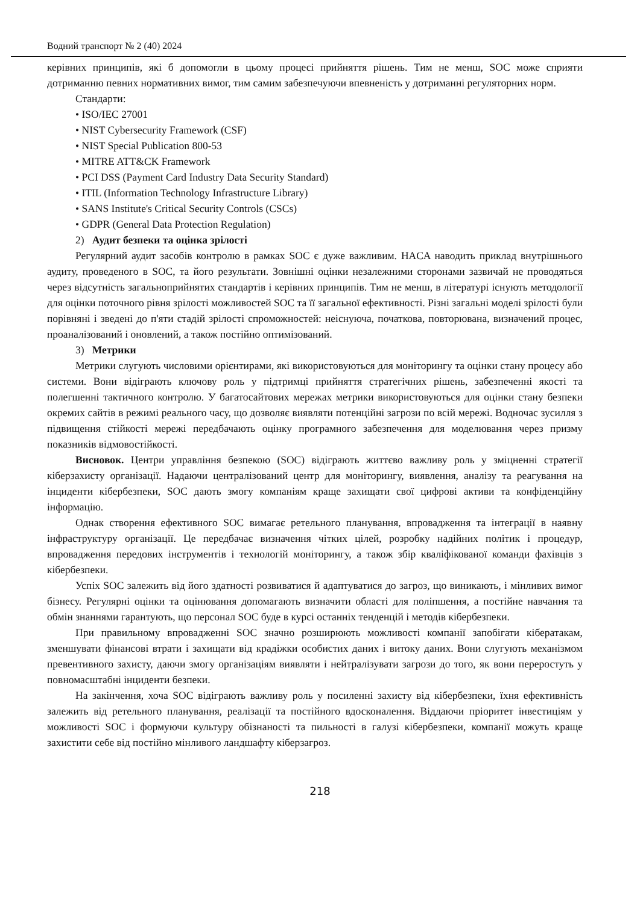Водний транспорт № 2 (40) 2024
керівних принципів, які б допомогли в цьому процесі прийняття рішень. Тим не менш, SOC може сприяти дотриманню певних нормативних вимог, тим самим забезпечуючи впевненість у дотриманні регуляторних норм.
Стандарти:
• ISO/IEC 27001
• NIST Cybersecurity Framework (CSF)
• NIST Special Publication 800-53
• MITRE ATT&CK Framework
• PCI DSS (Payment Card Industry Data Security Standard)
• ITIL (Information Technology Infrastructure Library)
• SANS Institute's Critical Security Controls (CSCs)
• GDPR (General Data Protection Regulation)
2) Аудит безпеки та оцінка зрілості
Регулярний аудит засобів контролю в рамках SOC є дуже важливим. HACA наводить приклад внутрішнього аудиту, проведеного в SOC, та його результати. Зовнішні оцінки незалежними сторонами зазвичай не проводяться через відсутність загальноприйнятих стандартів і керівних принципів. Тим не менш, в літературі існують методології для оцінки поточного рівня зрілості можливостей SOC та її загальної ефективності. Різні загальні моделі зрілості були порівняні і зведені до п'яти стадій зрілості спроможностей: неіснуюча, початкова, повторювана, визначений процес, проаналізований і оновлений, а також постійно оптимізований.
3) Метрики
Метрики слугують числовими орієнтирами, які використовуються для моніторингу та оцінки стану процесу або системи. Вони відіграють ключову роль у підтримці прийняття стратегічних рішень, забезпеченні якості та полегшенні тактичного контролю. У багатосайтових мережах метрики використовуються для оцінки стану безпеки окремих сайтів в режимі реального часу, що дозволяє виявляти потенційні загрози по всій мережі. Водночас зусилля з підвищення стійкості мережі передбачають оцінку програмного забезпечення для моделювання через призму показників відмовостійкості.
Висновок. Центри управління безпекою (SOC) відіграють життєво важливу роль у зміцненні стратегії кіберзахисту організації. Надаючи централізований центр для моніторингу, виявлення, аналізу та реагування на інциденти кібербезпеки, SOC дають змогу компаніям краще захищати свої цифрові активи та конфіденційну інформацію.
Однак створення ефективного SOC вимагає ретельного планування, впровадження та інтеграції в наявну інфраструктуру організації. Це передбачає визначення чітких цілей, розробку надійних політик і процедур, впровадження передових інструментів і технологій моніторингу, а також збір кваліфікованої команди фахівців з кібербезпеки.
Успіх SOC залежить від його здатності розвиватися й адаптуватися до загроз, що виникають, і мінливих вимог бізнесу. Регулярні оцінки та оцінювання допомагають визначити області для поліпшення, а постійне навчання та обмін знаннями гарантують, що персонал SOC буде в курсі останніх тенденцій і методів кібербезпеки.
При правильному впровадженні SOC значно розширюють можливості компанії запобігати кібератакам, зменшувати фінансові втрати і захищати від крадіжки особистих даних і витоку даних. Вони слугують механізмом превентивного захисту, даючи змогу організаціям виявляти і нейтралізувати загрози до того, як вони переростуть у повномасштабні інциденти безпеки.
На закінчення, хоча SOC відіграють важливу роль у посиленні захисту від кібербезпеки, їхня ефективність залежить від ретельного планування, реалізації та постійного вдосконалення. Віддаючи пріоритет інвестиціям у можливості SOC і формуючи культуру обізнаності та пильності в галузі кібербезпеки, компанії можуть краще захистити себе від постійно мінливого ландшафту кіберзагроз.
218